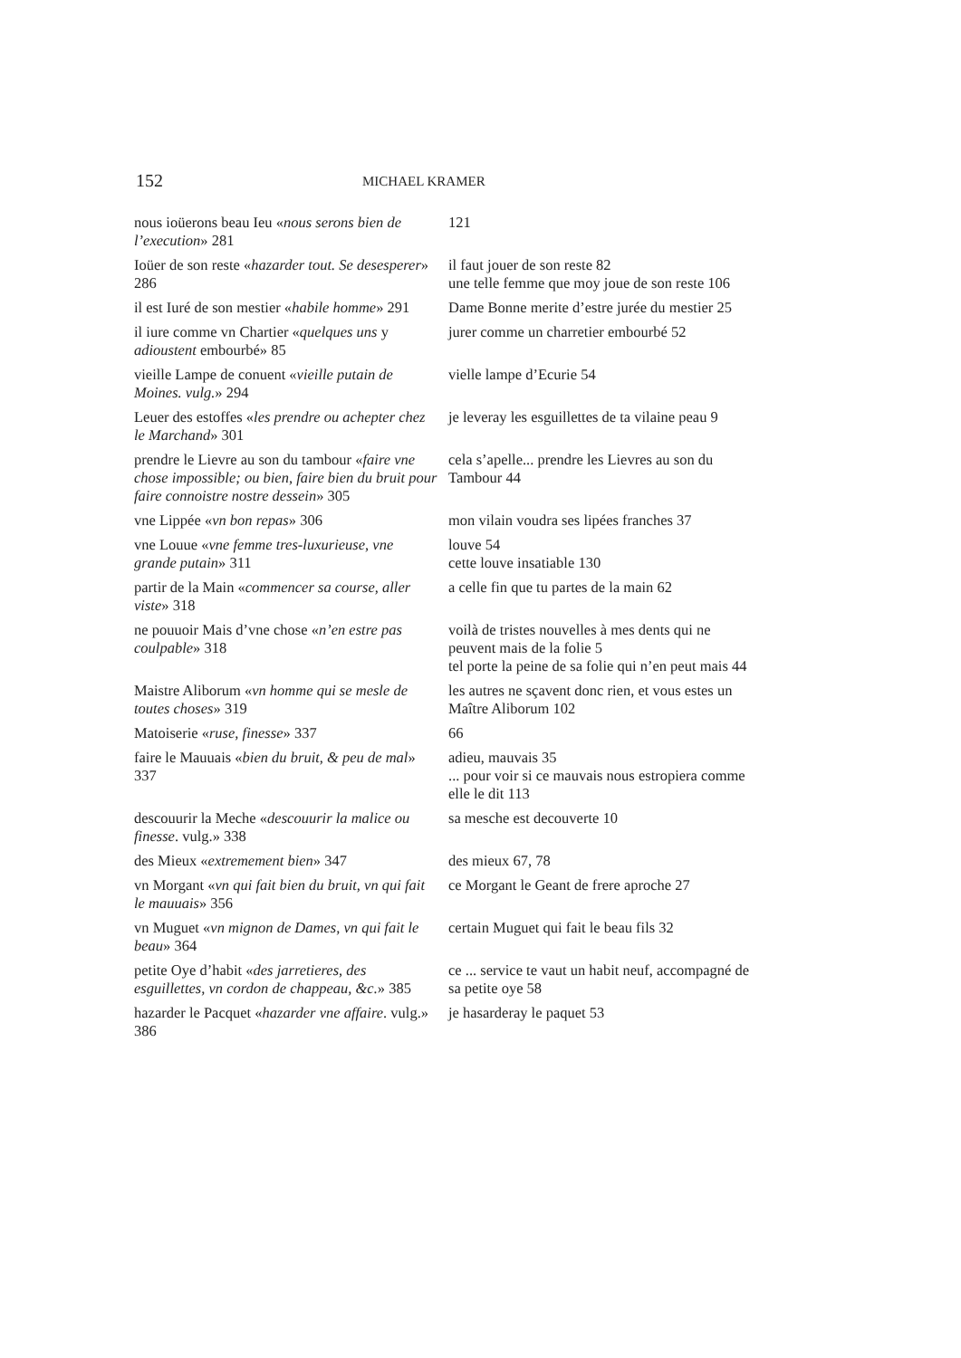152 MICHAEL KRAMER
| nous ioüerons beau Ieu « nous serons bien de l’execution » 281 | 121 |
| Ioüer de son reste « hazarder tout. Se desesperer » 286 | il faut jouer de son reste 82 une telle femme que moy joue de son reste 106 |
| il est Iuré de son mestier « habile homme » 291 | Dame Bonne merite d’estre jurée du mestier 25 |
| il iure comme vn Chartier « quelques uns y adioustent embourbé» 85 | jurer comme un charretier embourbé 52 |
| vieille Lampe de conuent « vieille putain de Moines. vulg. » 294 | vielle lampe d’Ecurie 54 |
| Leuer des estoffes « les prendre ou achepter chez le Marchand » 301 | je leveray les esguillettes de ta vilaine peau 9 |
| prendre le Lievre au son du tambour « faire vne chose impossible; ou bien, faire bien du bruit pour faire connoistre nostre dessein » 305 | cela s’apelle... prendre les Lievres au son du Tambour 44 |
| vne Lippée « vn bon repas » 306 | mon vilain voudra ses lipées franches 37 |
| vne Louue « vne femme tres-luxurieuse, vne grande putain » 311 | louve 54 cette louve insatiable 130 |
| partir de la Main « commencer sa course, aller viste » 318 | a celle fin que tu partes de la main 62 |
| ne pouuoir Mais d’vne chose « n’en estre pas coulpable » 318 | voilà de tristes nouvelles à mes dents qui ne peuvent mais de la folie 5 tel porte la peine de sa folie qui n’en peut mais 44 |
| Maistre Aliborum « vn homme qui se mesle de toutes choses » 319 | les autres ne sçavent donc rien, et vous estes un Maître Aliborum 102 |
| Matoiserie « ruse, finesse » 337 | 66 |
| faire le Mauuais « bien du bruit, & peu de mal » 337 | adieu, mauvais 35 ... pour voir si ce mauvais nous estropiera comme elle le dit 113 |
| descouurir la Meche « descouurir la malice ou finesse . vulg.» 338 | sa mesche est decouverte 10 |
| des Mieux « extremement bien » 347 | des mieux 67, 78 |
| vn Morgant « vn qui fait bien du bruit, vn qui fait le mauuais » 356 | ce Morgant le Geant de frere aproche 27 |
| vn Muguet « vn mignon de Dames, vn qui fait le beau » 364 | certain Muguet qui fait le beau fils 32 |
| petite Oye d’habit « des jarretieres, des esguillettes, vn cordon de chappeau, &c. » 385 | ce ... service te vaut un habit neuf, accompagné de sa petite oye 58 |
| hazarder le Pacquet « hazarder vne affaire . vulg.» 386 | je hasarderay le paquet 53 |